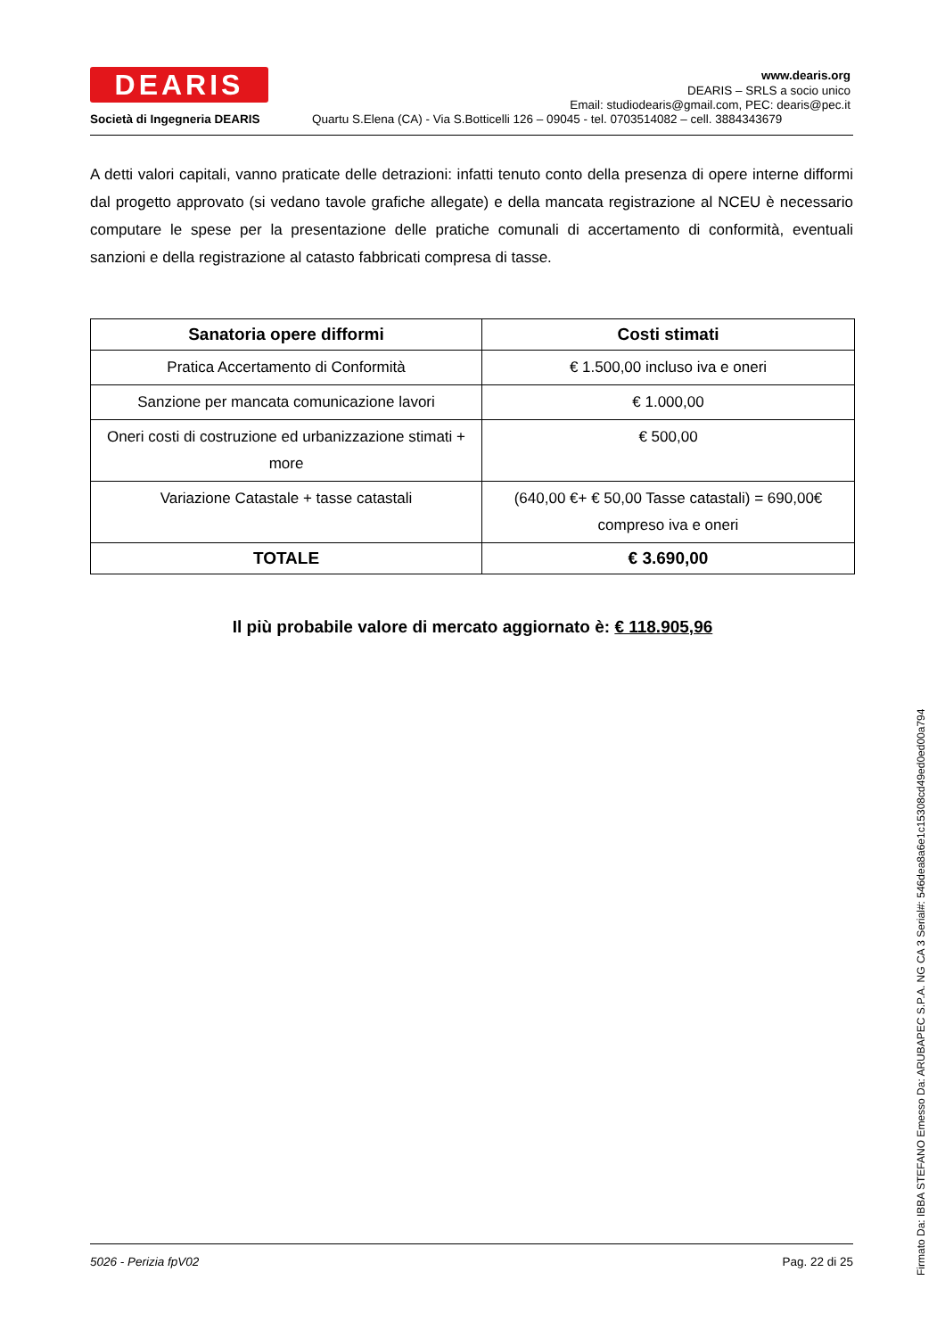DEARIS
Società di Ingegneria DEARIS
www.dearis.org
DEARIS – SRLS a socio unico
Email: studiodearis@gmail.com, PEC: dearis@pec.it
Quartu S.Elena (CA) - Via S.Botticelli 126 – 09045 - tel. 0703514082 – cell. 3884343679
A detti valori capitali, vanno praticate delle detrazioni: infatti tenuto conto della presenza di opere interne difformi dal progetto approvato (si vedano tavole grafiche allegate) e della mancata registrazione al NCEU è necessario computare le spese per la presentazione delle pratiche comunali di accertamento di conformità, eventuali sanzioni e della registrazione al catasto fabbricati compresa di tasse.
| Sanatoria opere difformi | Costi stimati |
| --- | --- |
| Pratica Accertamento di Conformità | € 1.500,00 incluso iva e oneri |
| Sanzione per mancata comunicazione lavori | € 1.000,00 |
| Oneri costi di costruzione ed urbanizzazione stimati + more | € 500,00 |
| Variazione Catastale + tasse catastali | (640,00 €+ € 50,00 Tasse catastali) = 690,00€ compreso iva e oneri |
| TOTALE | € 3.690,00 |
Il più probabile valore di mercato aggiornato è: € 118.905,96
5026 - Perizia fpV02 Pag. 22 di 25
Firmato Da: IBBA STEFANO Emesso Da: ARUBAPEC S.P.A. NG CA 3 Serial#: 546dea8a6e1c15308cd49ed0ed00a794